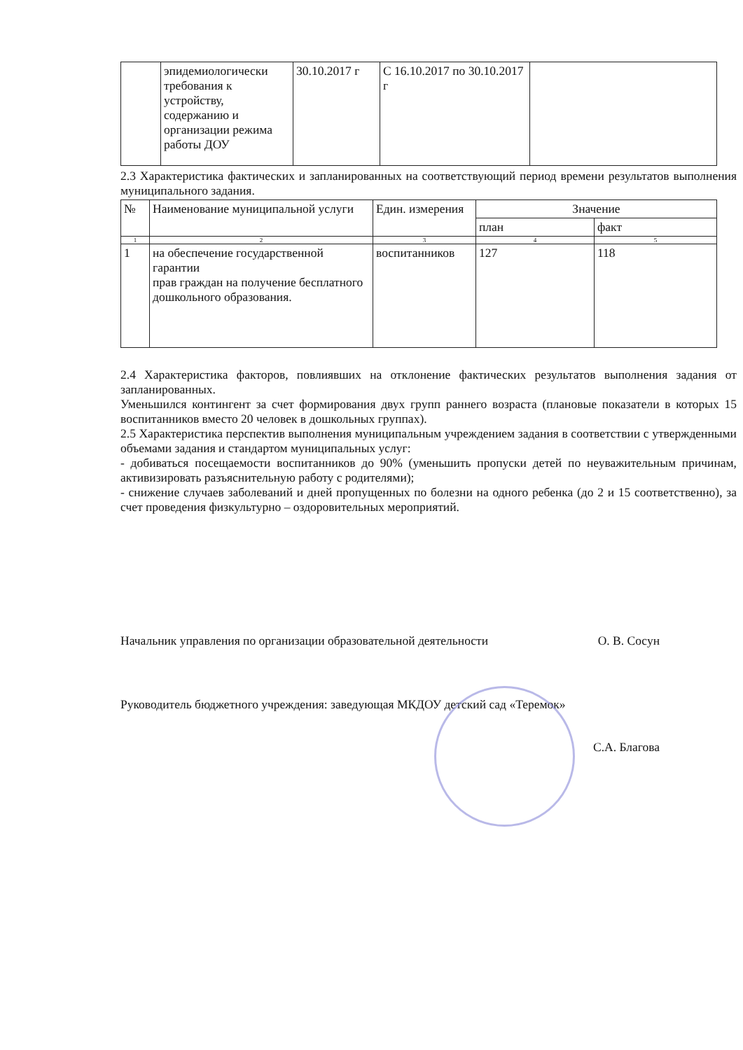| | эпидемиологически требования к устройству, содержанию и организации режима работы ДОУ | 30.10.2017 г | С 16.10.2017 по 30.10.2017 г | |
2.3 Характеристика фактических и запланированных на соответствующий период времени результатов выполнения муниципального задания.
| № | Наименование муниципальной услуги | Един. измерения | Значение | |
| --- | --- | --- | --- | --- |
| | | | план | факт |
| 1 | 2 | 3 | 4 | 5 |
| 1 | на обеспечение государственной гарантии прав граждан на получение бесплатного дошкольного образования. | воспитанников | 127 | 118 |
2.4 Характеристика факторов, повлиявших на отклонение фактических результатов выполнения задания от запланированных.
Уменьшился контингент за счет формирования двух групп раннего возраста (плановые показатели в которых 15 воспитанников вместо 20 человек в дошкольных группах).
2.5 Характеристика перспектив выполнения муниципальным учреждением задания в соответствии с утвержденными объемами задания и стандартом муниципальных услуг:
- добиваться посещаемости воспитанников до 90% (уменьшить пропуски детей по неуважительным причинам, активизировать разъяснительную работу с родителями);
- снижение случаев заболеваний и дней пропущенных по болезни на одного ребенка (до 2 и 15 соответственно), за счет проведения физкультурно – оздоровительных мероприятий.
Начальник управления по организации образовательной деятельности
О. В. Сосун
Руководитель бюджетного учреждения: заведующая МКДОУ детский сад «Теремок»
С.А. Благова